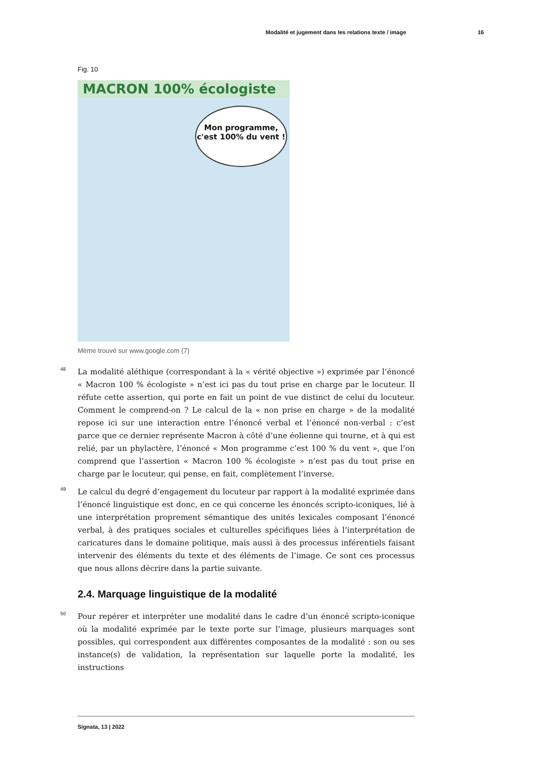Modalité et jugement dans les relations texte / image 16
Fig. 10
MACRON 100% écologiste
Mon programme,
c'est 100% du vent !
Mème trouvé sur www.google.com (7)
48 La modalité aléthique (correspondant à la « vérité objective ») exprimée par l’énoncé « Macron 100 % écologiste » n’est ici pas du tout prise en charge par le locuteur. Il réfute cette assertion, qui porte en fait un point de vue distinct de celui du locuteur. Comment le comprend-on ? Le calcul de la « non prise en charge » de la modalité repose ici sur une interaction entre l’énoncé verbal et l’énoncé non-verbal : c’est parce que ce dernier représente Macron à côté d’une éolienne qui tourne, et à qui est relié, par un phylactère, l’énoncé « Mon programme c’est 100 % du vent », que l’on comprend que l’assertion « Macron 100 % écologiste » n’est pas du tout prise en charge par le locuteur, qui pense, en fait, complètement l’inverse.
49 Le calcul du degré d’engagement du locuteur par rapport à la modalité exprimée dans l’énoncé linguistique est donc, en ce qui concerne les énoncés scripto-iconiques, lié à une interprétation proprement sémantique des unités lexicales composant l’énoncé verbal, à des pratiques sociales et culturelles spécifiques liées à l’interprétation de caricatures dans le domaine politique, mais aussi à des processus inférentiels faisant intervenir des éléments du texte et des éléments de l’image. Ce sont ces processus que nous allons décrire dans la partie suivante.
2.4. Marquage linguistique de la modalité
50 Pour repérer et interpréter une modalité dans le cadre d’un énoncé scripto-iconique où la modalité exprimée par le texte porte sur l’image, plusieurs marquages sont possibles, qui correspondent aux différentes composantes de la modalité : son ou ses instance(s) de validation, la représentation sur laquelle porte la modalité, les instructions
Signata, 13 | 2022